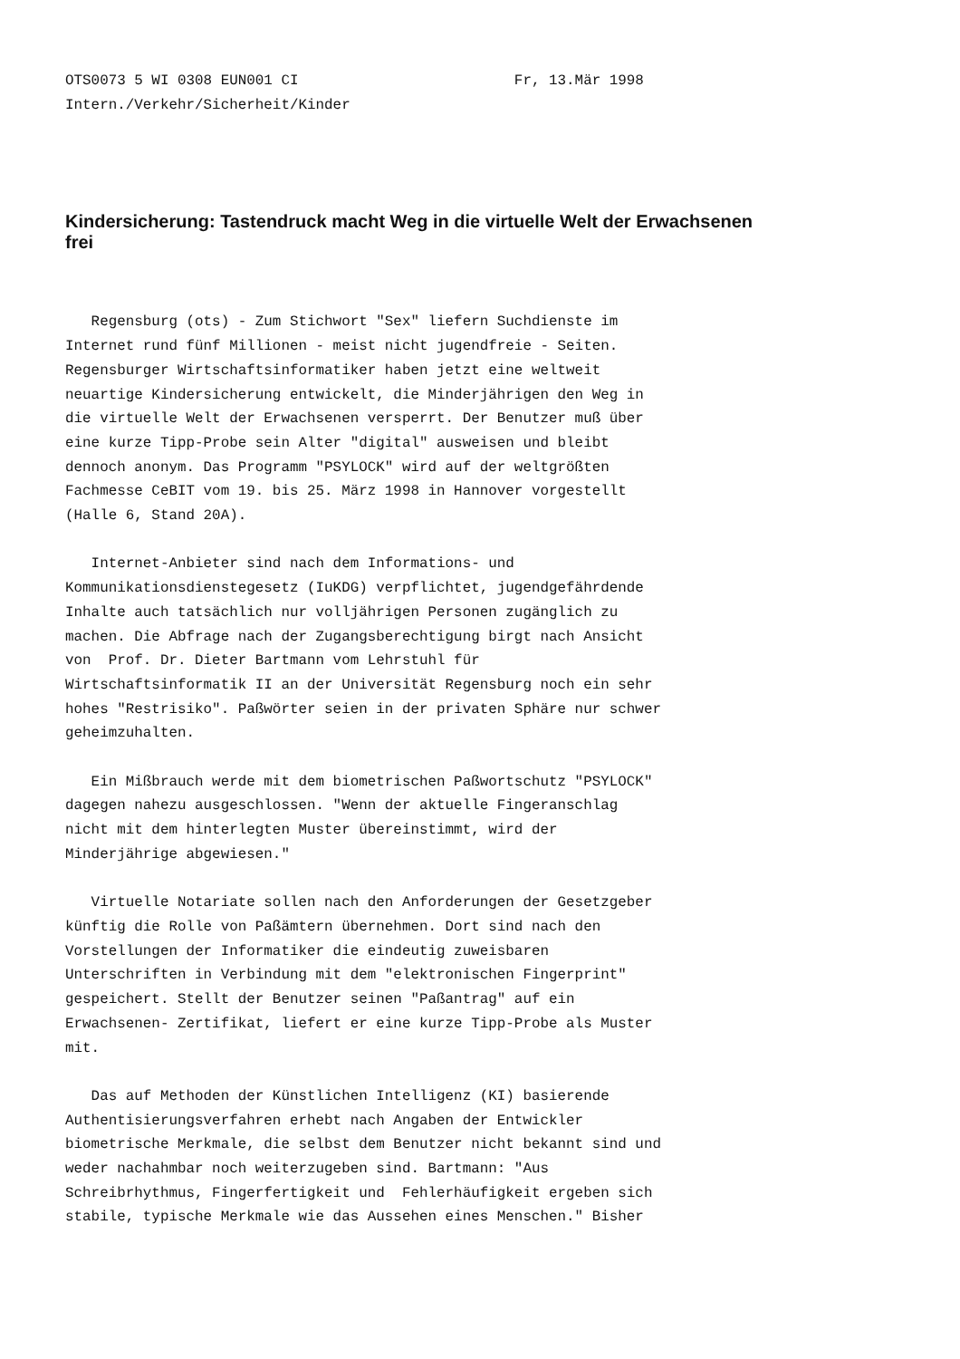OTS0073 5 WI 0308 EUN001 CI                         Fr, 13.Mär 1998
Intern./Verkehr/Sicherheit/Kinder
Kindersicherung: Tastendruck macht Weg in die virtuelle Welt der Erwachsenen frei
   Regensburg (ots) - Zum Stichwort "Sex" liefern Suchdienste im
Internet rund fünf Millionen - meist nicht jugendfreie - Seiten.
Regensburger Wirtschaftsinformatiker haben jetzt eine weltweit
neuartige Kindersicherung entwickelt, die Minderjährigen den Weg in
die virtuelle Welt der Erwachsenen versperrt. Der Benutzer muß über
eine kurze Tipp-Probe sein Alter "digital" ausweisen und bleibt
dennoch anonym. Das Programm "PSYLOCK" wird auf der weltgrößten
Fachmesse CeBIT vom 19. bis 25. März 1998 in Hannover vorgestellt
(Halle 6, Stand 20A).

   Internet-Anbieter sind nach dem Informations- und
Kommunikationsdienstegesetz (IuKDG) verpflichtet, jugendgefährdende
Inhalte auch tatsächlich nur volljährigen Personen zugänglich zu
machen. Die Abfrage nach der Zugangsberechtigung birgt nach Ansicht
von  Prof. Dr. Dieter Bartmann vom Lehrstuhl für
Wirtschaftsinformatik II an der Universität Regensburg noch ein sehr
hohes "Restrisiko". Paßwörter seien in der privaten Sphäre nur schwer
geheimzuhalten.

   Ein Mißbrauch werde mit dem biometrischen Paßwortschutz "PSYLOCK"
dagegen nahezu ausgeschlossen. "Wenn der aktuelle Fingeranschlag
nicht mit dem hinterlegten Muster übereinstimmt, wird der
Minderjährige abgewiesen."

   Virtuelle Notariate sollen nach den Anforderungen der Gesetzgeber
künftig die Rolle von Paßämtern übernehmen. Dort sind nach den
Vorstellungen der Informatiker die eindeutig zuweisbaren
Unterschriften in Verbindung mit dem "elektronischen Fingerprint"
gespeichert. Stellt der Benutzer seinen "Paßantrag" auf ein
Erwachsenen- Zertifikat, liefert er eine kurze Tipp-Probe als Muster
mit.

   Das auf Methoden der Künstlichen Intelligenz (KI) basierende
Authentisierungsverfahren erhebt nach Angaben der Entwickler
biometrische Merkmale, die selbst dem Benutzer nicht bekannt sind und
weder nachahmbar noch weiterzugeben sind. Bartmann: "Aus
Schreibrhythmus, Fingerfertigkeit und  Fehlerhäufigkeit ergeben sich
stabile, typische Merkmale wie das Aussehen eines Menschen." Bisher